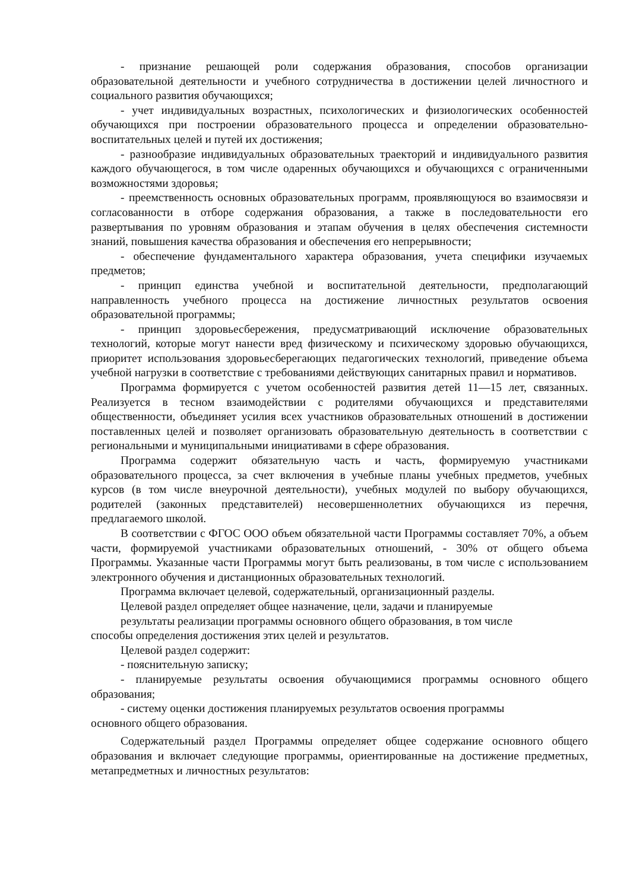- признание решающей роли содержания образования, способов организации образовательной деятельности и учебного сотрудничества в достижении целей личностного и социального развития обучающихся;
- учет индивидуальных возрастных, психологических и физиологических особенностей обучающихся при построении образовательного процесса и определении образовательно-воспитательных целей и путей их достижения;
- разнообразие индивидуальных образовательных траекторий и индивидуального развития каждого обучающегося, в том числе одаренных обучающихся и обучающихся с ограниченными возможностями здоровья;
- преемственность основных образовательных программ, проявляющуюся во взаимосвязи и согласованности в отборе содержания образования, а также в последовательности его развертывания по уровням образования и этапам обучения в целях обеспечения системности знаний, повышения качества образования и обеспечения его непрерывности;
- обеспечение фундаментального характера образования, учета специфики изучаемых предметов;
- принцип единства учебной и воспитательной деятельности, предполагающий направленность учебного процесса на достижение личностных результатов освоения образовательной программы;
- принцип здоровьесбережения, предусматривающий исключение образовательных технологий, которые могут нанести вред физическому и психическому здоровью обучающихся, приоритет использования здоровьесберегающих педагогических технологий, приведение объема учебной нагрузки в соответствие с требованиями действующих санитарных правил и нормативов.
Программа формируется с учетом особенностей развития детей 11—15 лет, связанных. Реализуется в тесном взаимодействии с родителями обучающихся и представителями общественности, объединяет усилия всех участников образовательных отношений в достижении поставленных целей и позволяет организовать образовательную деятельность в соответствии с региональными и муниципальными инициативами в сфере образования.
Программа содержит обязательную часть и часть, формируемую участниками образовательного процесса, за счет включения в учебные планы учебных предметов, учебных курсов (в том числе внеурочной деятельности), учебных модулей по выбору обучающихся, родителей (законных представителей) несовершеннолетних обучающихся из перечня, предлагаемого школой.
В соответствии с ФГОС ООО объем обязательной части Программы составляет 70%, а объем части, формируемой участниками образовательных отношений, - 30% от общего объема Программы. Указанные части Программы могут быть реализованы, в том числе с использованием электронного обучения и дистанционных образовательных технологий.
Программа включает целевой, содержательный, организационный разделы.
Целевой раздел определяет общее назначение, цели, задачи и планируемые
результаты реализации программы основного общего образования, в том числе
способы определения достижения этих целей и результатов.
Целевой раздел содержит:
- пояснительную записку;
- планируемые результаты освоения обучающимися программы основного общего образования;
- систему оценки достижения планируемых результатов освоения программы
основного общего образования.
Содержательный раздел Программы определяет общее содержание основного общего образования и включает следующие программы, ориентированные на достижение предметных, метапредметных и личностных результатов: